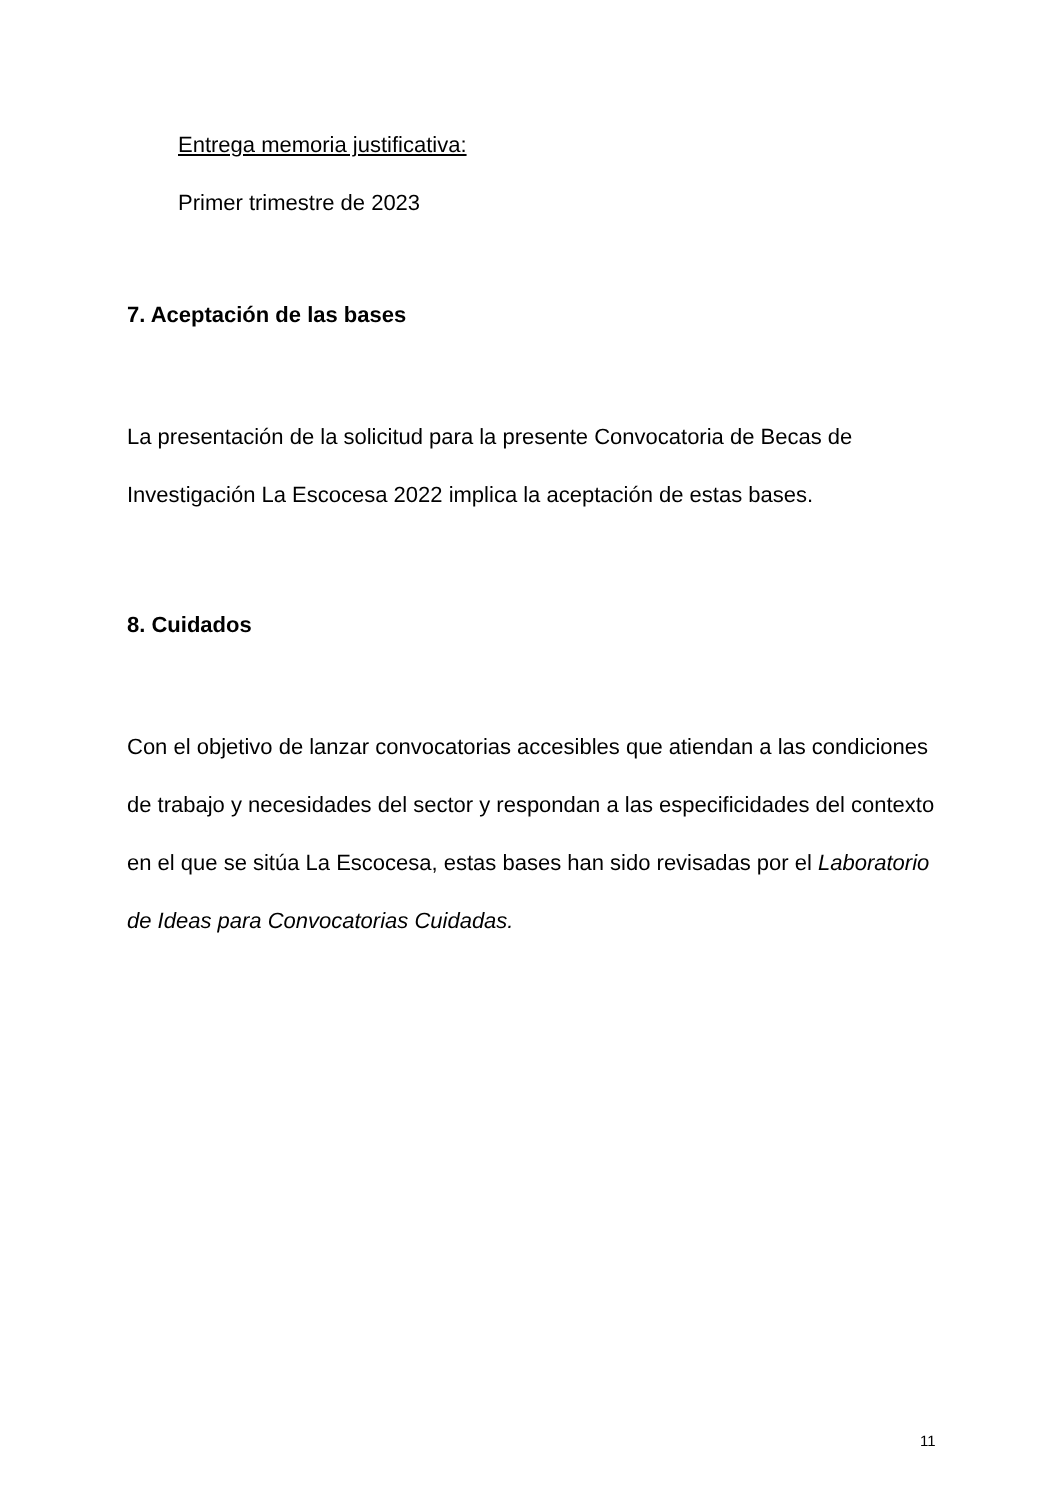Entrega memoria justificativa:
Primer trimestre de 2023
7. Aceptación de las bases
La presentación de la solicitud para la presente Convocatoria de Becas de Investigación La Escocesa 2022 implica la aceptación de estas bases.
8. Cuidados
Con el objetivo de lanzar convocatorias accesibles que atiendan a las condiciones de trabajo y necesidades del sector y respondan a las especificidades del contexto en el que se sitúa La Escocesa, estas bases han sido revisadas por el Laboratorio de Ideas para Convocatorias Cuidadas.
11